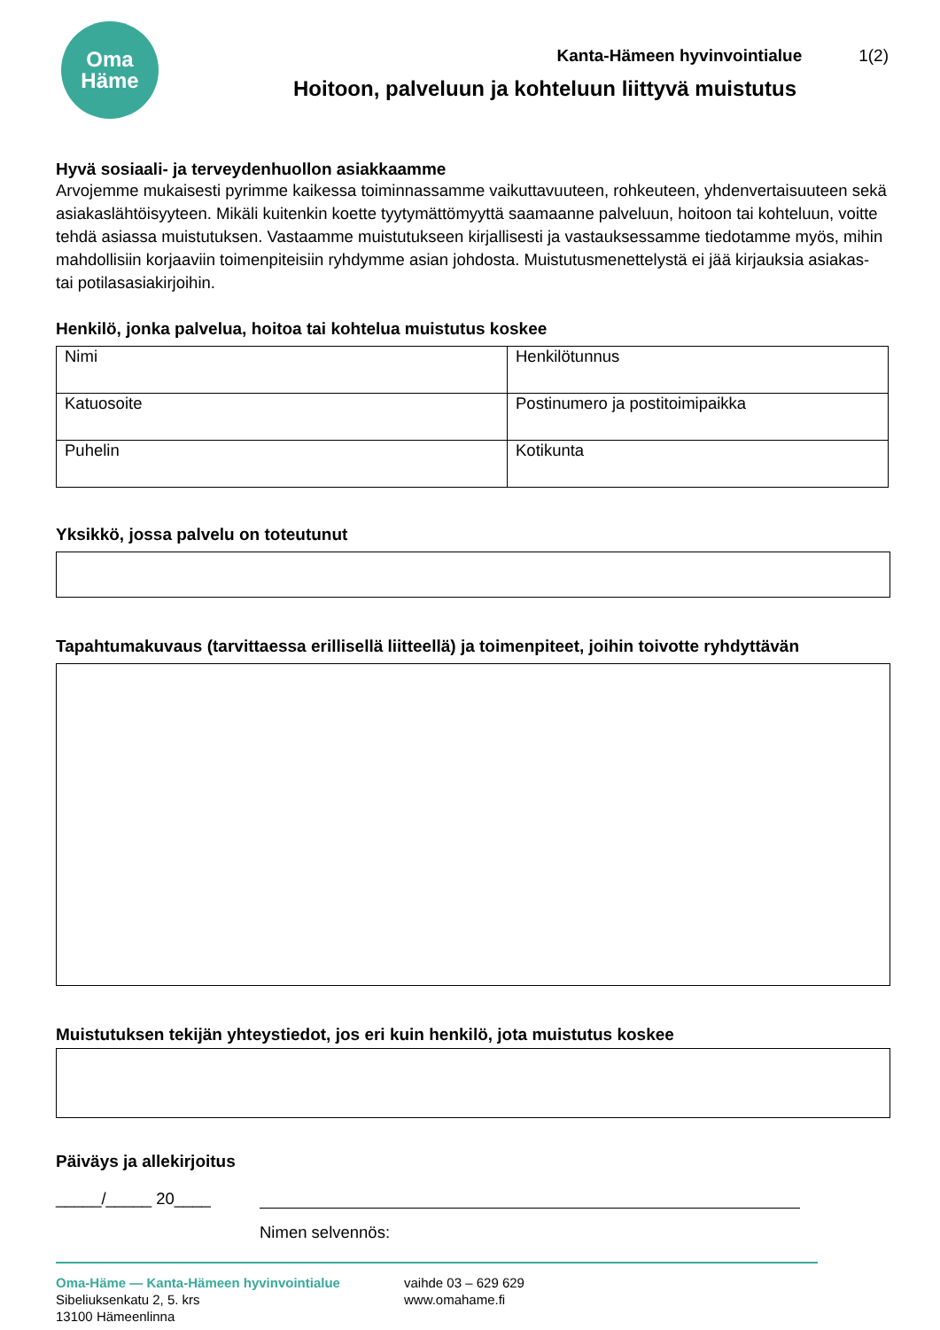Oma
Häme
Kanta-Hämeen hyvinvointialue 1(2)
Hoitoon, palveluun ja kohteluun liittyvä muistutus
Hyvä sosiaali- ja terveydenhuollon asiakkaamme
Arvojemme mukaisesti pyrimme kaikessa toiminnassamme vaikuttavuuteen, rohkeuteen, yhdenvertaisuuteen sekä asiakaslähtöisyyteen. Mikäli kuitenkin koette tyytymättömyyttä saamaanne palveluun, hoitoon tai kohteluun, voitte tehdä asiassa muistutuksen. Vastaamme muistutukseen kirjallisesti ja vastauksessamme tiedotamme myös, mihin mahdollisiin korjaaviin toimenpiteisiin ryhdymme asian johdosta. Muistutusmenettelystä ei jää kirjauksia asiakas- tai potilasasiakirjoihin.
Henkilö, jonka palvelua, hoitoa tai kohtelua muistutus koskee
| Nimi | Henkilötunnus |
| Katuosoite | Postinumero ja postitoimipaikka |
| Puhelin | Kotikunta |
Yksikkö, jossa palvelu on toteutunut
Tapahtumakuvaus (tarvittaessa erillisellä liitteellä) ja toimenpiteet, joihin toivotte ryhdyttävän
Muistutuksen tekijän yhteystiedot, jos eri kuin henkilö, jota muistutus koskee
Päiväys ja allekirjoitus
_____/_____ 20____
Nimen selvennös:
Oma-Häme — Kanta-Hämeen hyvinvointialue
Sibeliuksenkatu 2, 5. krs
13100 Hämeenlinna
vaihde 03 – 629 629
www.omahame.fi